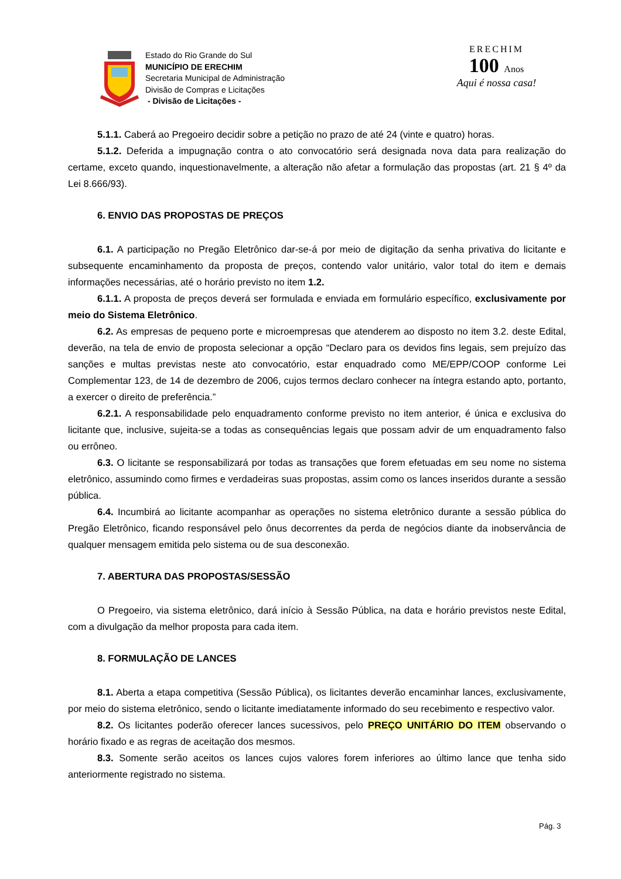Estado do Rio Grande do Sul
MUNICÍPIO DE ERECHIM
Secretaria Municipal de Administração
Divisão de Compras e Licitações
- Divisão de Licitações -
ERECHIM
100 Anos
Aqui é nossa casa!
5.1.1. Caberá ao Pregoeiro decidir sobre a petição no prazo de até 24 (vinte e quatro) horas.
5.1.2. Deferida a impugnação contra o ato convocatório será designada nova data para realização do certame, exceto quando, inquestionavelmente, a alteração não afetar a formulação das propostas (art. 21 § 4º da Lei 8.666/93).
6. ENVIO DAS PROPOSTAS DE PREÇOS
6.1. A participação no Pregão Eletrônico dar-se-á por meio de digitação da senha privativa do licitante e subsequente encaminhamento da proposta de preços, contendo valor unitário, valor total do item e demais informações necessárias, até o horário previsto no item 1.2.
6.1.1. A proposta de preços deverá ser formulada e enviada em formulário específico, exclusivamente por meio do Sistema Eletrônico.
6.2. As empresas de pequeno porte e microempresas que atenderem ao disposto no item 3.2. deste Edital, deverão, na tela de envio de proposta selecionar a opção “Declaro para os devidos fins legais, sem prejuízo das sanções e multas previstas neste ato convocatório, estar enquadrado como ME/EPP/COOP conforme Lei Complementar 123, de 14 de dezembro de 2006, cujos termos declaro conhecer na íntegra estando apto, portanto, a exercer o direito de preferência.”
6.2.1. A responsabilidade pelo enquadramento conforme previsto no item anterior, é única e exclusiva do licitante que, inclusive, sujeita-se a todas as consequências legais que possam advir de um enquadramento falso ou errôneo.
6.3. O licitante se responsabilizará por todas as transações que forem efetuadas em seu nome no sistema eletrônico, assumindo como firmes e verdadeiras suas propostas, assim como os lances inseridos durante a sessão pública.
6.4. Incumbirá ao licitante acompanhar as operações no sistema eletrônico durante a sessão pública do Pregão Eletrônico, ficando responsável pelo ônus decorrentes da perda de negócios diante da inobservância de qualquer mensagem emitida pelo sistema ou de sua desconexão.
7. ABERTURA DAS PROPOSTAS/SESSÃO
O Pregoeiro, via sistema eletrônico, dará início à Sessão Pública, na data e horário previstos neste Edital, com a divulgação da melhor proposta para cada item.
8. FORMULAÇÃO DE LANCES
8.1. Aberta a etapa competitiva (Sessão Pública), os licitantes deverão encaminhar lances, exclusivamente, por meio do sistema eletrônico, sendo o licitante imediatamente informado do seu recebimento e respectivo valor.
8.2. Os licitantes poderão oferecer lances sucessivos, pelo PREÇO UNITÁRIO DO ITEM observando o horário fixado e as regras de aceitação dos mesmos.
8.3. Somente serão aceitos os lances cujos valores forem inferiores ao último lance que tenha sido anteriormente registrado no sistema.
Pág. 3